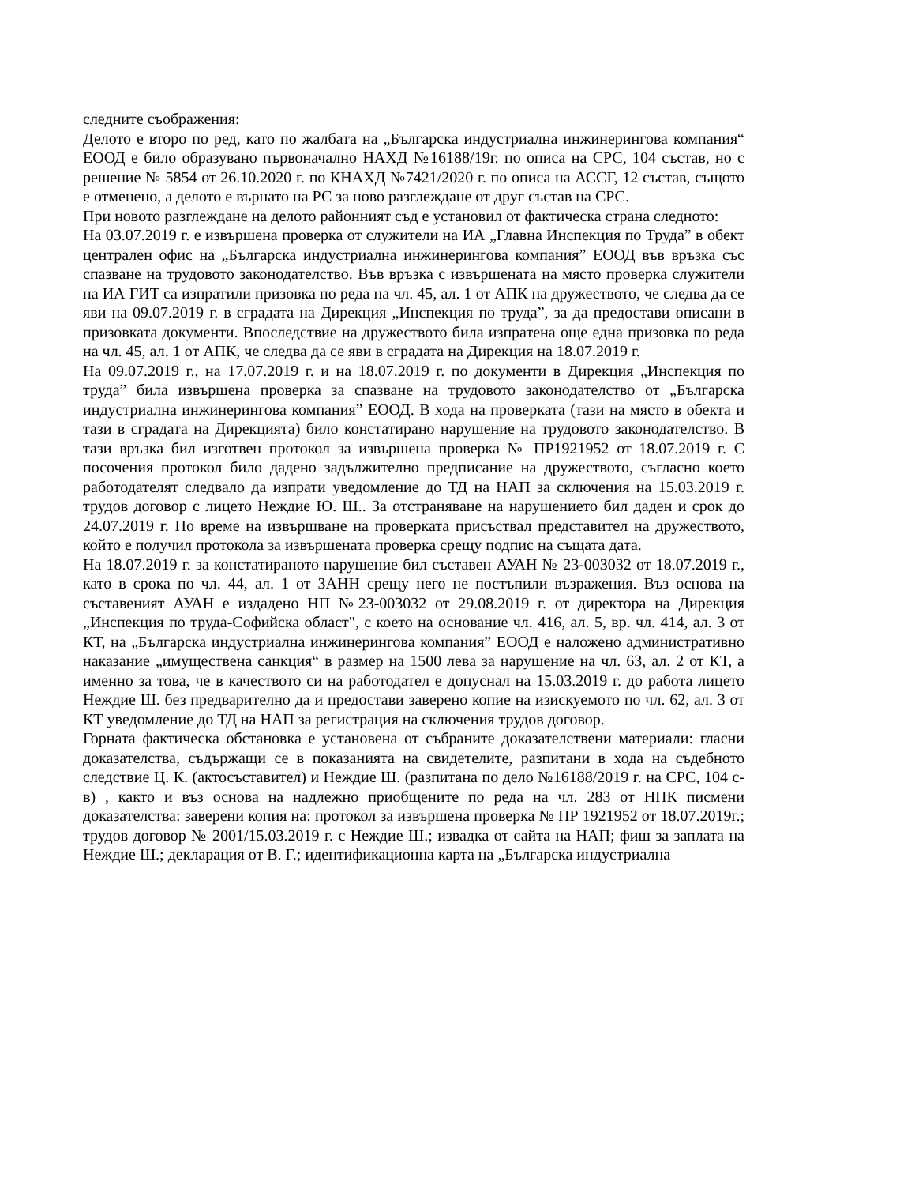следните съображения:
Делото е второ по ред, като по жалбата на „Българска индустриална инжинерингова компания“ ЕООД е било образувано първоначално НАХД №16188/19г. по описа на СРС, 104 състав, но с решение № 5854 от 26.10.2020 г. по КНАХД №7421/2020 г. по описа на АССГ, 12 състав, същото е отменено, а делото е върнато на РС за ново разглеждане от друг състав на СРС.
При новото разглеждане на делото районният съд е установил от фактическа страна следното:
На 03.07.2019 г. е извършена проверка от служители на ИА „Главна Инспекция по Труда” в обект централен офис на „Българска индустриална инжинерингова компания” ЕООД във връзка със спазване на трудовото законодателство. Във връзка с извършената на място проверка служители на ИА ГИТ са изпратили призовка по реда на чл. 45, ал. 1 от АПК на дружеството, че следва да се яви на 09.07.2019 г. в сградата на Дирекция „Инспекция по труда”, за да предостави описани в призовката документи. Впоследствие на дружеството била изпратена още една призовка по реда на чл. 45, ал. 1 от АПК, че следва да се яви в сградата на Дирекция на 18.07.2019 г.
На 09.07.2019 г., на 17.07.2019 г. и на 18.07.2019 г. по документи в Дирекция „Инспекция по труда” била извършена проверка за спазване на трудовото законодателство от „Българска индустриална инжинерингова компания” ЕООД. В хода на проверката (тази на място в обекта и тази в сградата на Дирекцията) било констатирано нарушение на трудовото законодателство. В тази връзка бил изготвен протокол за извършена проверка № ПР1921952 от 18.07.2019 г. С посочения протокол било дадено задължително предписание на дружеството, съгласно което работодателят следвало да изпрати уведомление до ТД на НАП за сключения на 15.03.2019 г. трудов договор с лицето Неждие Ю. Ш.. За отстраняване на нарушението бил даден и срок до 24.07.2019 г. По време на извършване на проверката присъствал представител на дружеството, който е получил протокола за извършената проверка срещу подпис на същата дата.
На 18.07.2019 г. за констатираното нарушение бил съставен АУАН № 23-003032 от 18.07.2019 г., като в срока по чл. 44, ал. 1 от ЗАНН срещу него не постъпили възражения. Въз основа на съставеният АУАН е издадено НП №23-003032 от 29.08.2019 г. от директора на Дирекция „Инспекция по труда-Софийска област", с което на основание чл. 416, ал. 5, вр. чл. 414, ал. 3 от КТ, на „Българска индустриална инжинерингова компания” ЕООД е наложено административно наказание „имуществена санкция“ в размер на 1500 лева за нарушение на чл. 63, ал. 2 от КТ, а именно за това, че в качеството си на работодател е допуснал на 15.03.2019 г. до работа лицето Неждие Ш. без предварително да и предостави заверено копие на изискуемото по чл. 62, ал. 3 от КТ уведомление до ТД на НАП за регистрация на сключения трудов договор.
Горната фактическа обстановка е установена от събраните доказателствени материали: гласни доказателства, съдържащи се в показанията на свидетелите, разпитани в хода на съдебното следствие Ц. К. (актосъставител) и Неждие Ш. (разпитана по дело №16188/2019 г. на СРС, 104 с-в) , както и въз основа на надлежно приобщените по реда на чл. 283 от НПК писмени доказателства: заверени копия на: протокол за извършена проверка № ПР 1921952 от 18.07.2019г.; трудов договор № 2001/15.03.2019 г. с Неждие Ш.; извадка от сайта на НАП; фиш за заплата на Неждие Ш.; декларация от В. Г.; идентификационна карта на „Българска индустриална